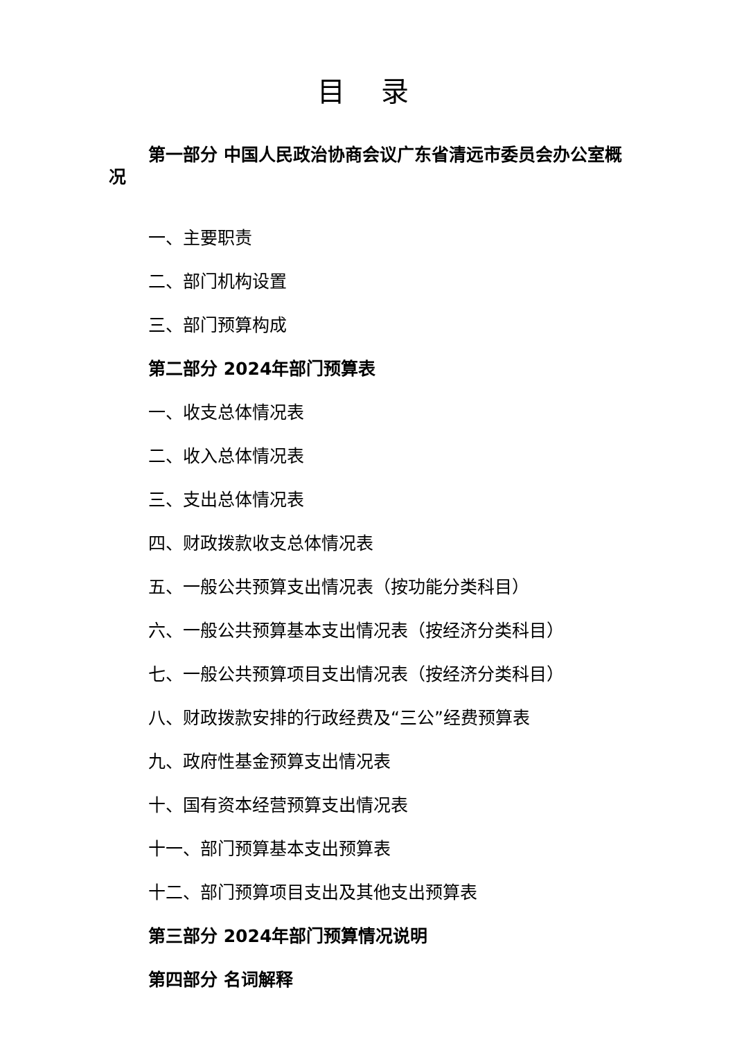目 录
第一部分 中国人民政治协商会议广东省清远市委员会办公室概况
一、主要职责
二、部门机构设置
三、部门预算构成
第二部分 2024年部门预算表
一、收支总体情况表
二、收入总体情况表
三、支出总体情况表
四、财政拨款收支总体情况表
五、一般公共预算支出情况表（按功能分类科目）
六、一般公共预算基本支出情况表（按经济分类科目）
七、一般公共预算项目支出情况表（按经济分类科目）
八、财政拨款安排的行政经费及“三公”经费预算表
九、政府性基金预算支出情况表
十、国有资本经营预算支出情况表
十一、部门预算基本支出预算表
十二、部门预算项目支出及其他支出预算表
第三部分 2024年部门预算情况说明
第四部分 名词解释